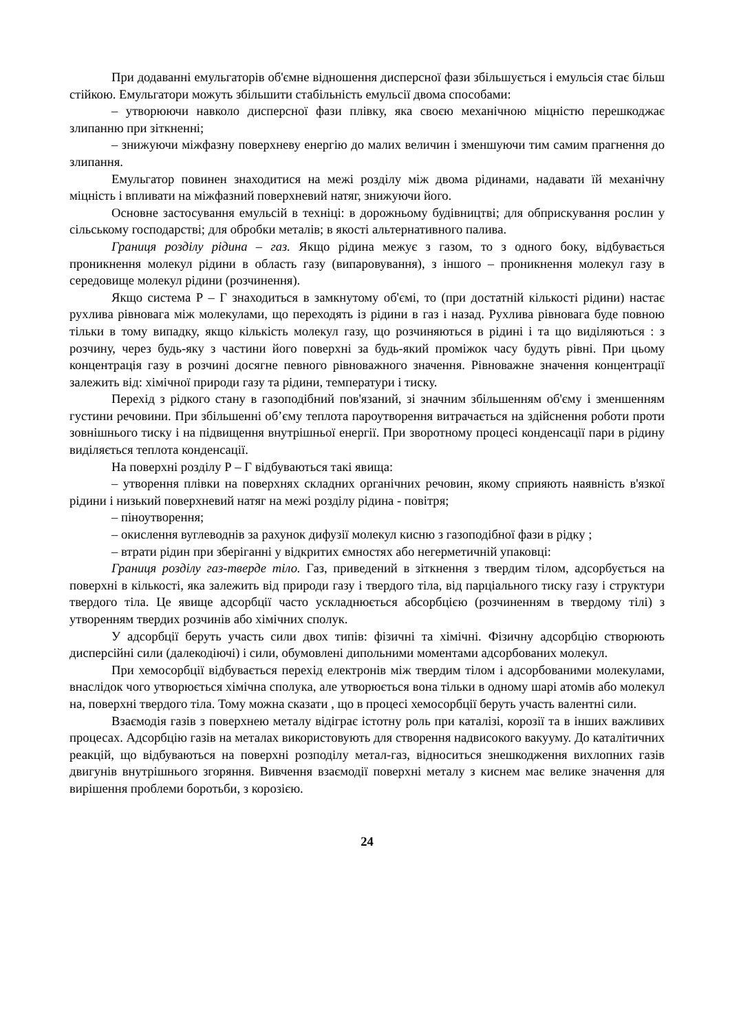При додаванні емульгаторів об'ємне відношення дисперсної фази збільшується і емульсія стає більш стійкою. Емульгатори можуть збільшити стабільність емульсії двома способами:
– утворюючи навколо дисперсної фази плівку, яка своєю механічною міцністю перешкоджає злипанню при зіткненні;
– знижуючи міжфазну поверхневу енергію до малих величин і зменшуючи тим самим прагнення до злипання.
Емульгатор повинен знаходитися на межі розділу між двома рідинами, надавати їй механічну міцність і впливати на міжфазний поверхневий натяг, знижуючи його.
Основне застосування емульсій в техніці: в дорожньому будівництві; для обприскування рослин у сільському господарстві; для обробки металів; в якості альтернативного палива.
Границя розділу рідина – газ. Якщо рідина межує з газом, то з одного боку, відбувається проникнення молекул рідини в область газу (випаровування), з іншого – проникнення молекул газу в середовище молекул рідини (розчинення).
Якщо система Р – Г знаходиться в замкнутому об'ємі, то (при достатній кількості рідини) настає рухлива рівновага між молекулами, що переходять із рідини в газ і назад. Рухлива рівновага буде повною тільки в тому випадку, якщо кількість молекул газу, що розчиняються в рідині і та що виділяються : з розчину, через будь-яку з частини його поверхні за будь-який проміжок часу будуть рівні. При цьому концентрація газу в розчині досягне певного рівноважного значення. Рівноважне значення концентрації залежить від: хімічної природи газу та рідини, температури і тиску.
Перехід з рідкого стану в газоподібний пов'язаний, зі значним збільшенням об'єму і зменшенням густини речовини. При збільшенні об’єму теплота пароутворення витрачається на здійснення роботи проти зовнішнього тиску і на підвищення внутрішньої енергії. При зворотному процесі конденсації пари в рідину виділяється теплота конденсації.
На поверхні розділу Р – Г відбуваються такі явища:
– утворення плівки на поверхнях складних органічних речовин, якому сприяють наявність в'язкої рідини і низький поверхневий натяг на межі розділу рідина - повітря;
– піноутворення;
– окислення вуглеводнів за рахунок дифузії молекул кисню з газоподібної фази в рідку ;
– втрати рідин при зберіганні у відкритих ємностях або негерметичній упаковці:
Границя розділу газ-тверде тіло. Газ, приведений в зіткнення з твердим тілом, адсорбується на поверхні в кількості, яка залежить від природи газу і твердого тіла, від парціального тиску газу і структури твердого тіла. Це явище адсорбції часто ускладнюється абсорбцією (розчиненням в твердому тілі) з утворенням твердих розчинів або хімічних сполук.
У адсорбції беруть участь сили двох типів: фізичні та хімічні. Фізичну адсорбцію створюють дисперсійні сили (далекодіючі) і сили, обумовлені дипольними моментами адсорбованих молекул.
При хемосорбції відбувається перехід електронів між твердим тілом і адсорбованими молекулами, внаслідок чого утворюється хімічна сполука, але утворюється вона тільки в одному шарі атомів або молекул на, поверхні твердого тіла. Тому можна сказати , що в процесі хемосорбції беруть участь валентні сили.
Взаємодія газів з поверхнею металу відіграє істотну роль при каталізі, корозії та в інших важливих процесах. Адсорбцію газів на металах використовують для створення надвисокого вакууму. До каталітичних реакцій, що відбуваються на поверхні розподілу метал-газ, відноситься знешкодження вихлопних газів двигунів внутрішнього згоряння. Вивчення взаємодії поверхні металу з киснем має велике значення для вирішення проблеми боротьби, з корозією.
24